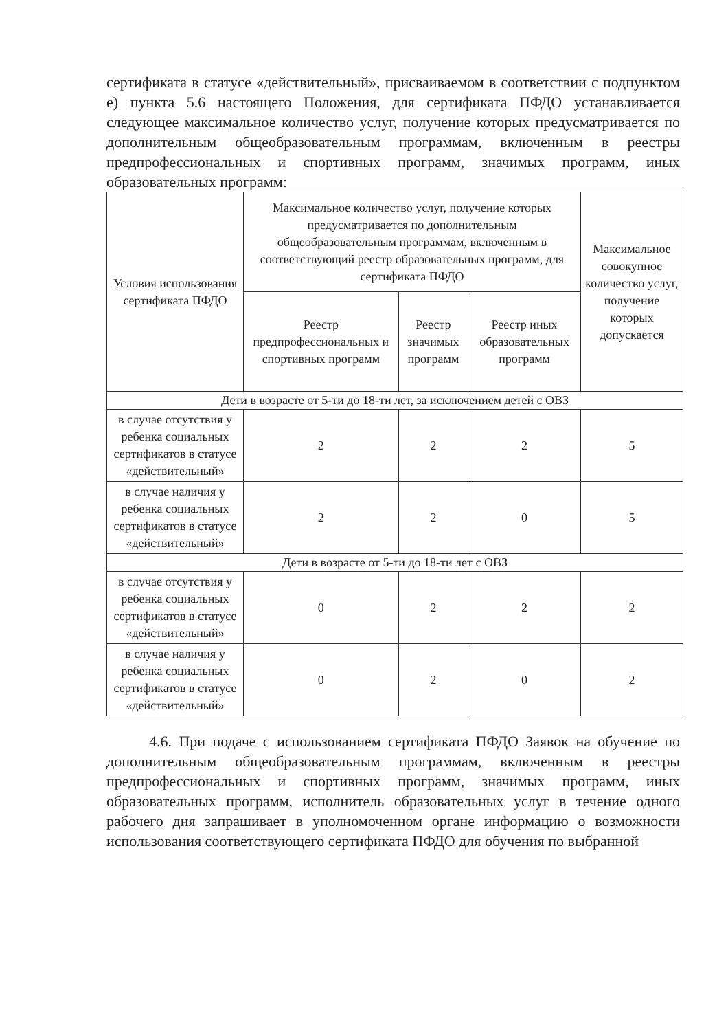сертификата в статусе «действительный», присваиваемом в соответствии с подпунктом е) пункта 5.6 настоящего Положения, для сертификата ПФДО устанавливается следующее максимальное количество услуг, получение которых предусматривается по дополнительным общеобразовательным программам, включенным в реестры предпрофессиональных и спортивных программ, значимых программ, иных образовательных программ:
| Условия использования сертификата ПФДО | Максимальное количество услуг, получение которых предусматривается по дополнительным общеобразовательным программам, включенным в соответствующий реестр образовательных программ, для сертификата ПФДО | | | Максимальное совокупное количество услуг, получение которых допускается |
| --- | --- | --- | --- | --- |
| | Реестр предпрофессиональных и спортивных программ | Реестр значимых программ | Реестр иных образовательных программ | |
| Дети в возрасте от 5-ти до 18-ти лет, за исключением детей с ОВЗ | | | | |
| в случае отсутствия у ребенка социальных сертификатов в статусе «действительный» | 2 | 2 | 2 | 5 |
| в случае наличия у ребенка социальных сертификатов в статусе «действительный» | 2 | 2 | 0 | 5 |
| Дети в возрасте от 5-ти до 18-ти лет с ОВЗ | | | | |
| в случае отсутствия у ребенка социальных сертификатов в статусе «действительный» | 0 | 2 | 2 | 2 |
| в случае наличия у ребенка социальных сертификатов в статусе «действительный» | 0 | 2 | 0 | 2 |
4.6. При подаче с использованием сертификата ПФДО Заявок на обучение по дополнительным общеобразовательным программам, включенным в реестры предпрофессиональных и спортивных программ, значимых программ, иных образовательных программ, исполнитель образовательных услуг в течение одного рабочего дня запрашивает в уполномоченном органе информацию о возможности использования соответствующего сертификата ПФДО для обучения по выбранной